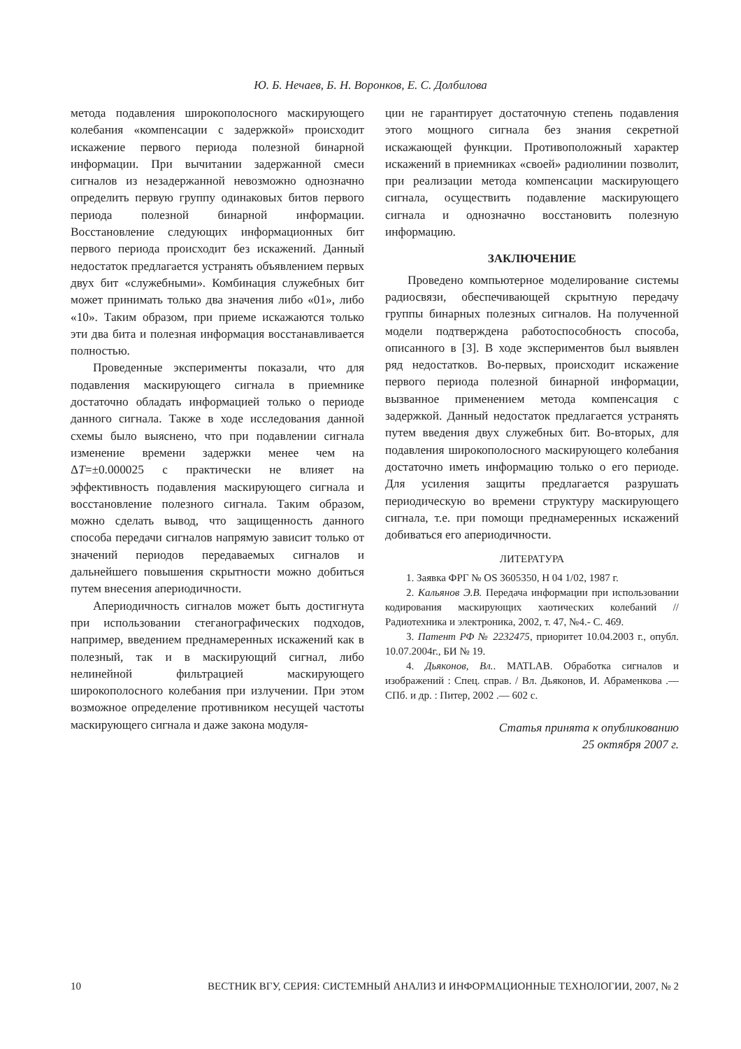Ю. Б. Нечаев, Б. Н. Воронков, Е. С. Долбилова
метода подавления широкополосного маскирующего колебания «компенсации с задержкой» происходит искажение первого периода полезной бинарной информации. При вычитании задержанной смеси сигналов из незадержанной невозможно однозначно определить первую группу одинаковых битов первого периода полезной бинарной информации. Восстановление следующих информационных бит первого периода происходит без искажений. Данный недостаток предлагается устранять объявлением первых двух бит «служебными». Комбинация служебных бит может принимать только два значения либо «01», либо «10». Таким образом, при приеме искажаются только эти два бита и полезная информация восстанавливается полностью.
Проведенные эксперименты показали, что для подавления маскирующего сигнала в приемнике достаточно обладать информацией только о периоде данного сигнала. Также в ходе исследования данной схемы было выяснено, что при подавлении сигнала изменение времени задержки менее чем на ΔT=±0.000025 с практически не влияет на эффективность подавления маскирующего сигнала и восстановление полезного сигнала. Таким образом, можно сделать вывод, что защищенность данного способа передачи сигналов напрямую зависит только от значений периодов передаваемых сигналов и дальнейшего повышения скрытности можно добиться путем внесения апериодичности.
Апериодичность сигналов может быть достигнута при использовании стеганографических подходов, например, введением преднамеренных искажений как в полезный, так и в маскирующий сигнал, либо нелинейной фильтрацией маскирующего широкополосного колебания при излучении. При этом возможное определение противником несущей частоты маскирующего сигнала и даже закона модуля-
ции не гарантирует достаточную степень подавления этого мощного сигнала без знания секретной искажающей функции. Противоположный характер искажений в приемниках «своей» радиолинии позволит, при реализации метода компенсации маскирующего сигнала, осуществить подавление маскирующего сигнала и однозначно восстановить полезную информацию.
ЗАКЛЮЧЕНИЕ
Проведено компьютерное моделирование системы радиосвязи, обеспечивающей скрытную передачу группы бинарных полезных сигналов. На полученной модели подтверждена работоспособность способа, описанного в [3]. В ходе экспериментов был выявлен ряд недостатков. Во-первых, происходит искажение первого периода полезной бинарной информации, вызванное применением метода компенсация с задержкой. Данный недостаток предлагается устранять путем введения двух служебных бит. Во-вторых, для подавления широкополосного маскирующего колебания достаточно иметь информацию только о его периоде. Для усиления защиты предлагается разрушать периодическую во времени структуру маскирующего сигнала, т.е. при помощи преднамеренных искажений добиваться его апериодичности.
ЛИТЕРАТУРА
1. Заявка ФРГ № OS 3605350, H 04 1/02, 1987 г.
2. Кальянов Э.В. Передача информации при использовании кодирования маскирующих хаотических колебаний // Радиотехника и электроника, 2002, т. 47, №4.- С. 469.
3. Патент РФ № 2232475, приоритет 10.04.2003 г., опубл. 10.07.2004г., БИ № 19.
4. Дьяконов, Вл.. MATLAB. Обработка сигналов и изображений : Спец. справ. / Вл. Дьяконов, И. Абраменкова .— СПб. и др. : Питер, 2002 .— 602 с.
Статья принята к опубликованию
25 октября 2007 г.
10 ВЕСТНИК ВГУ, СЕРИЯ: СИСТЕМНЫЙ АНАЛИЗ И ИНФОРМАЦИОННЫЕ ТЕХНОЛОГИИ, 2007, № 2